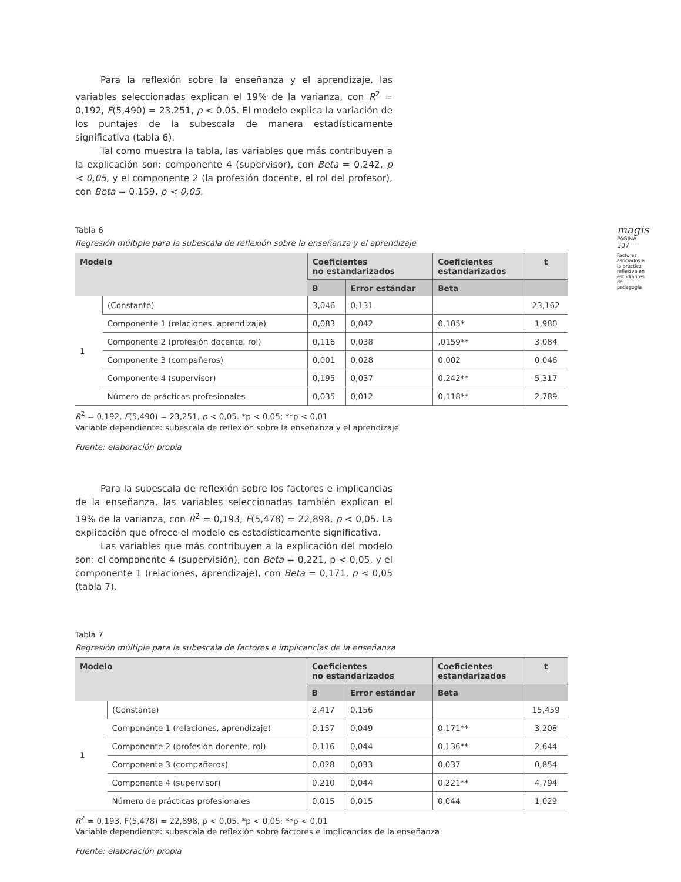Para la reflexión sobre la enseñanza y el aprendizaje, las variables seleccionadas explican el 19% de la varianza, con R<sup>2</sup> = 0,192, F(5,490) = 23,251, p < 0,05. El modelo explica la variación de los puntajes de la subescala de manera estadísticamente significativa (tabla 6).
Tal como muestra la tabla, las variables que más contribuyen a la explicación son: componente 4 (supervisor), con Beta = 0,242, p < 0,05, y el componente 2 (la profesión docente, el rol del profesor), con Beta = 0,159, p < 0,05.
Tabla 6
Regresión múltiple para la subescala de reflexión sobre la enseñanza y el aprendizaje
| Modelo | | Coeficientes no estandarizados | | Coeficientes estandarizados | t |
| --- | --- | --- | --- | --- | --- |
| | | B | Error estándar | Beta | |
| 1 | (Constante) | 3,046 | 0,131 | | 23,162 |
| | Componente 1 (relaciones, aprendizaje) | 0,083 | 0,042 | 0,105* | 1,980 |
| | Componente 2 (profesión docente, rol) | 0,116 | 0,038 | ,0159** | 3,084 |
| | Componente 3 (compañeros) | 0,001 | 0,028 | 0,002 | 0,046 |
| | Componente 4 (supervisor) | 0,195 | 0,037 | 0,242** | 5,317 |
| | Número de prácticas profesionales | 0,035 | 0,012 | 0,118** | 2,789 |
R<sup>2</sup> = 0,192, F(5,490) = 23,251, p < 0,05. *p < 0,05; **p < 0,01
Variable dependiente: subescala de reflexión sobre la enseñanza y el aprendizaje
Fuente: elaboración propia
Para la subescala de reflexión sobre los factores e implicancias de la enseñanza, las variables seleccionadas también explican el 19% de la varianza, con R<sup>2</sup> = 0,193, F(5,478) = 22,898, p < 0,05. La explicación que ofrece el modelo es estadísticamente significativa.
Las variables que más contribuyen a la explicación del modelo son: el componente 4 (supervisión), con Beta = 0,221, p < 0,05, y el componente 1 (relaciones, aprendizaje), con Beta = 0,171, p < 0,05 (tabla 7).
Tabla 7
Regresión múltiple para la subescala de factores e implicancias de la enseñanza
| Modelo | | Coeficientes no estandarizados | | Coeficientes estandarizados | t |
| --- | --- | --- | --- | --- | --- |
| | | B | Error estándar | Beta | |
| 1 | (Constante) | 2,417 | 0,156 | | 15,459 |
| | Componente 1 (relaciones, aprendizaje) | 0,157 | 0,049 | 0,171** | 3,208 |
| | Componente 2 (profesión docente, rol) | 0,116 | 0,044 | 0,136** | 2,644 |
| | Componente 3 (compañeros) | 0,028 | 0,033 | 0,037 | 0,854 |
| | Componente 4 (supervisor) | 0,210 | 0,044 | 0,221** | 4,794 |
| | Número de prácticas profesionales | 0,015 | 0,015 | 0,044 | 1,029 |
R<sup>2</sup> = 0,193, F(5,478) = 22,898, p < 0,05. *p < 0,05; **p < 0,01
Variable dependiente: subescala de reflexión sobre factores e implicancias de la enseñanza
Fuente: elaboración propia
magis
PÁGINA 107
Factores asociados a la práctica reflexiva en estudiantes de pedagogía